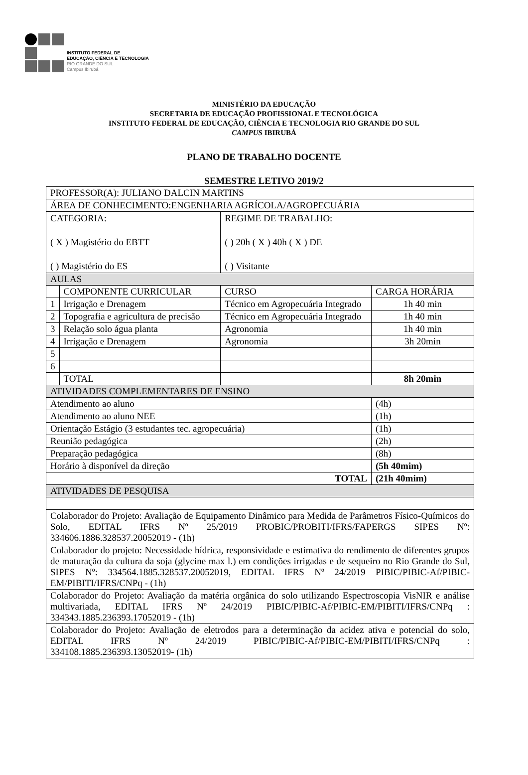INSTITUTO FEDERAL DE
EDUCAÇÃO, CIÊNCIA E TECNOLOGIA
RIO GRANDE DO SUL
Campus Ibirubá
MINISTÉRIO DA EDUCAÇÃO
SECRETARIA DE EDUCAÇÃO PROFISSIONAL E TECNOLÓGICA
INSTITUTO FEDERAL DE EDUCAÇÃO, CIÊNCIA E TECNOLOGIA RIO GRANDE DO SUL
CAMPUS IBIRUBÁ
PLANO DE TRABALHO DOCENTE
SEMESTRE LETIVO 2019/2
| PROFESSOR(A): JULIANO DALCIN MARTINS | | | |
| ÁREA DE CONHECIMENTO:ENGENHARIA AGRÍCOLA/AGROPECUÁRIA | | | |
| CATEGORIA: ( X ) Magistério do EBTT ( ) Magistério do ES | | REGIME DE TRABALHO: ( ) 20h ( X ) 40h ( X ) DE ( ) Visitante | |
| AULAS | | | |
| | COMPONENTE CURRICULAR | CURSO | CARGA HORÁRIA |
| 1 | Irrigação e Drenagem | Técnico em Agropecuária Integrado | 1h 40 min |
| 2 | Topografia e agricultura de precisão | Técnico em Agropecuária Integrado | 1h 40 min |
| 3 | Relação solo água planta | Agronomia | 1h 40 min |
| 4 | Irrigação e Drenagem | Agronomia | 3h 20min |
| 5 | | | |
| 6 | | | |
| | TOTAL | | 8h 20min |
| ATIVIDADES COMPLEMENTARES DE ENSINO | | | |
| Atendimento ao aluno | | | (4h) |
| Atendimento ao aluno NEE | | | (1h) |
| Orientação Estágio (3 estudantes tec. agropecuária) | | | (1h) |
| Reunião pedagógica | | | (2h) |
| Preparação pedagógica | | | (8h) |
| Horário à disponível da direção | | | (5h 40mim) |
| TOTAL | | | (21h 40mim) |
| ATIVIDADES DE PESQUISA | | | |
| Colaborador do Projeto: Avaliação de Equipamento Dinâmico para Medida de Parâmetros Físico-Químicos do Solo, EDITAL IFRS Nº 25/2019 PROBIC/PROBITI/IFRS/FAPERGS SIPES Nº: 334606.1886.328537.20052019 - (1h) | | | |
| Colaborador do projeto: Necessidade hídrica, responsividade e estimativa do rendimento de diferentes grupos de maturação da cultura da soja (glycine max l.) em condições irrigadas e de sequeiro no Rio Grande do Sul, SIPES Nº: 334564.1885.328537.20052019, EDITAL IFRS Nº 24/2019 PIBIC/PIBIC-Af/PIBIC-EM/PIBITI/IFRS/CNPq - (1h) | | | |
| Colaborador do Projeto: Avaliação da matéria orgânica do solo utilizando Espectroscopia VisNIR e análise multivariada, EDITAL IFRS Nº 24/2019 PIBIC/PIBIC-Af/PIBIC-EM/PIBITI/IFRS/CNPq : 334343.1885.236393.17052019 - (1h) | | | |
| Colaborador do Projeto: Avaliação de eletrodos para a determinação da acidez ativa e potencial do solo, EDITAL IFRS Nº 24/2019 PIBIC/PIBIC-Af/PIBIC-EM/PIBITI/IFRS/CNPq : 334108.1885.236393.13052019- (1h) | | | |